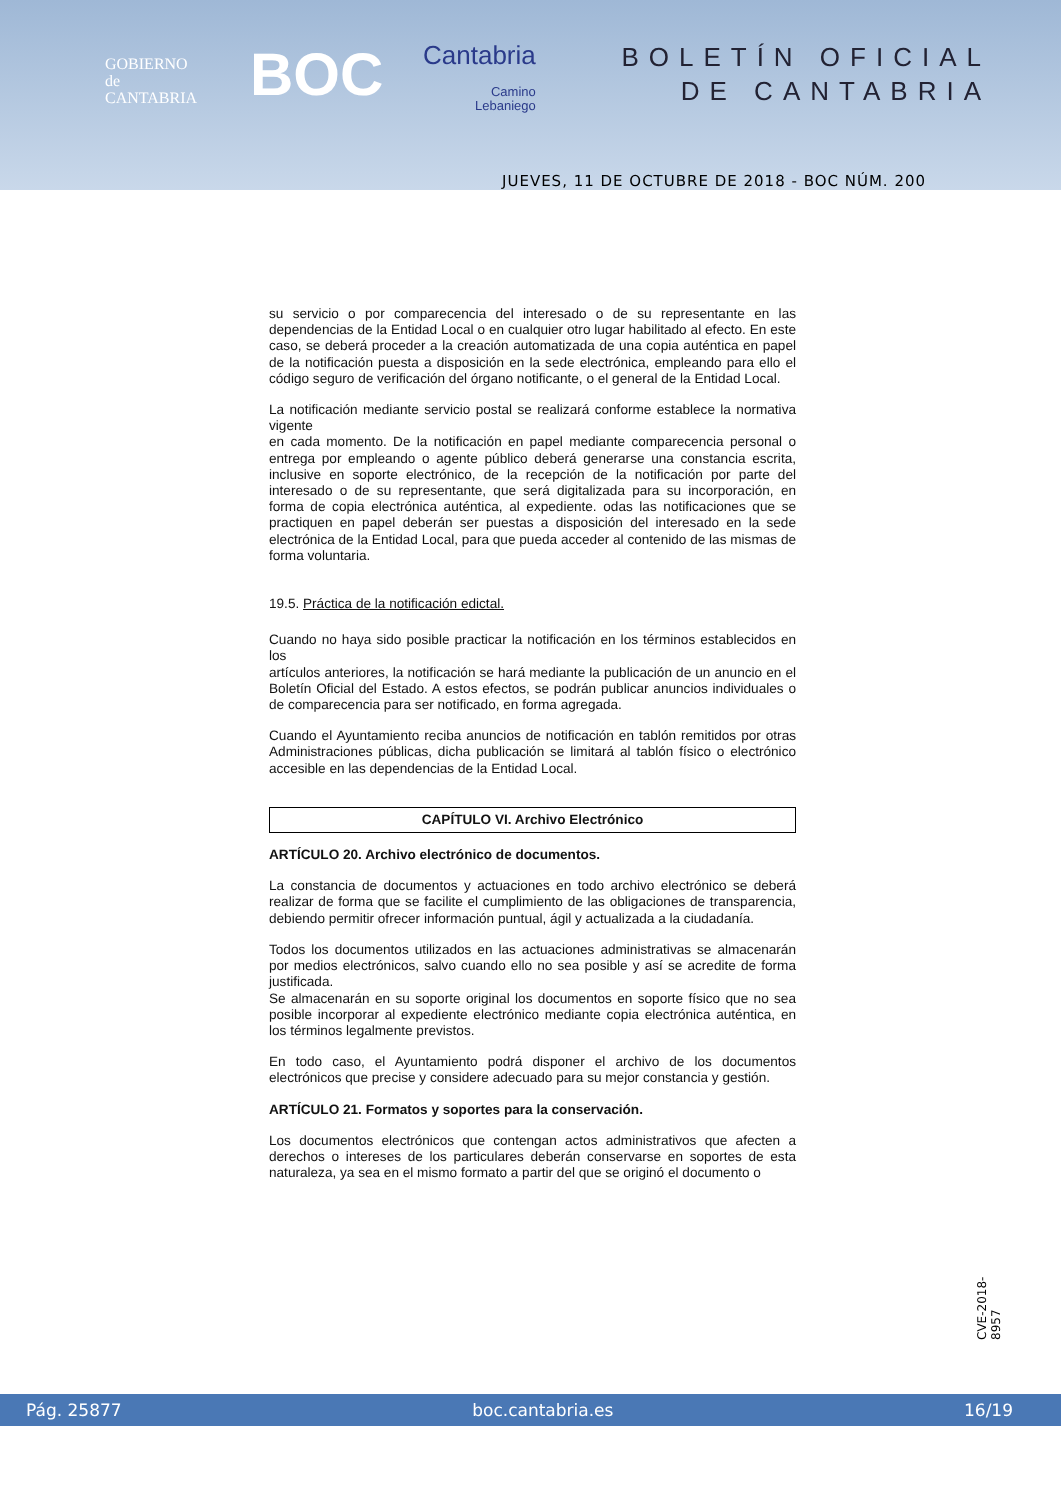GOBIERNO
de
CANTABRIA
BOC Cantabria
Camino
Lebaniego
BOLETÍN OFICIAL
DE CANTABRIA
JUEVES, 11 DE OCTUBRE DE 2018 - BOC NÚM. 200
su servicio o por comparecencia del interesado o de su representante en las dependencias de la Entidad Local o en cualquier otro lugar habilitado al efecto. En este caso, se deberá proceder a la creación automatizada de una copia auténtica en papel de la notificación puesta a disposición en la sede electrónica, empleando para ello el código seguro de verificación del órgano notificante, o el general de la Entidad Local.
La notificación mediante servicio postal se realizará conforme establece la normativa vigente
en cada momento. De la notificación en papel mediante comparecencia personal o entrega por empleando o agente público deberá generarse una constancia escrita, inclusive en soporte electrónico, de la recepción de la notificación por parte del interesado o de su representante, que será digitalizada para su incorporación, en forma de copia electrónica auténtica, al expediente. odas las notificaciones que se practiquen en papel deberán ser puestas a disposición del interesado en la sede electrónica de la Entidad Local, para que pueda acceder al contenido de las mismas de forma voluntaria.
19.5. Práctica de la notificación edictal.
Cuando no haya sido posible practicar la notificación en los términos establecidos en los
artículos anteriores, la notificación se hará mediante la publicación de un anuncio en el Boletín Oficial del Estado. A estos efectos, se podrán publicar anuncios individuales o de comparecencia para ser notificado, en forma agregada.
Cuando el Ayuntamiento reciba anuncios de notificación en tablón remitidos por otras Administraciones públicas, dicha publicación se limitará al tablón físico o electrónico accesible en las dependencias de la Entidad Local.
CAPÍTULO VI. Archivo Electrónico
ARTÍCULO 20. Archivo electrónico de documentos.
La constancia de documentos y actuaciones en todo archivo electrónico se deberá realizar de forma que se facilite el cumplimiento de las obligaciones de transparencia, debiendo permitir ofrecer información puntual, ágil y actualizada a la ciudadanía.
Todos los documentos utilizados en las actuaciones administrativas se almacenarán por medios electrónicos, salvo cuando ello no sea posible y así se acredite de forma justificada.
Se almacenarán en su soporte original los documentos en soporte físico que no sea posible incorporar al expediente electrónico mediante copia electrónica auténtica, en los términos legalmente previstos.
En todo caso, el Ayuntamiento podrá disponer el archivo de los documentos electrónicos que precise y considere adecuado para su mejor constancia y gestión.
ARTÍCULO 21. Formatos y soportes para la conservación.
Los documentos electrónicos que contengan actos administrativos que afecten a derechos o intereses de los particulares deberán conservarse en soportes de esta naturaleza, ya sea en el mismo formato a partir del que se originó el documento o
CVE-2018-8957
Pág. 25877 boc.cantabria.es 16/19